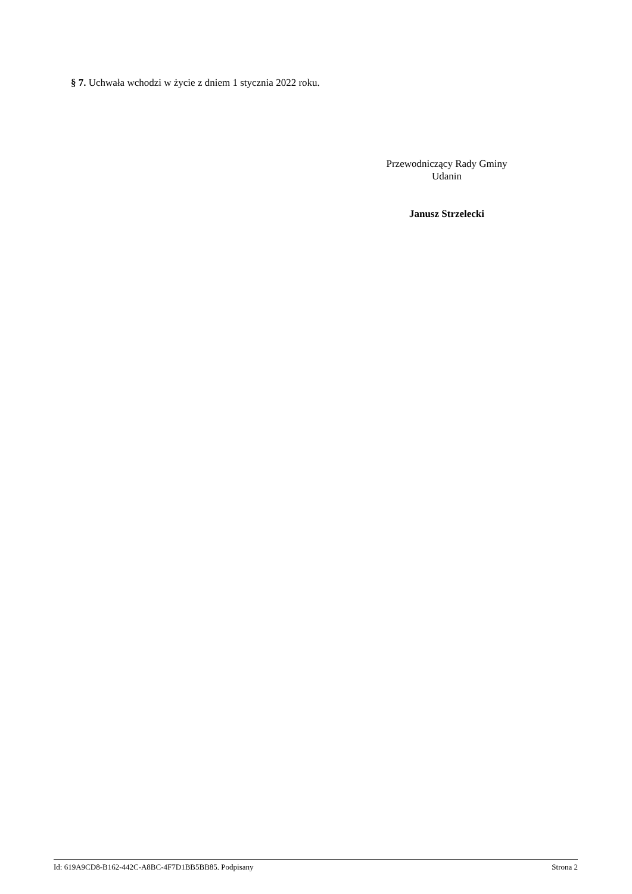§ 7. Uchwała wchodzi w życie z dniem 1 stycznia 2022 roku.
Przewodniczący Rady Gminy
Udanin
Janusz Strzelecki
Id: 619A9CD8-B162-442C-A8BC-4F7D1BB5BB85. Podpisany Strona 2